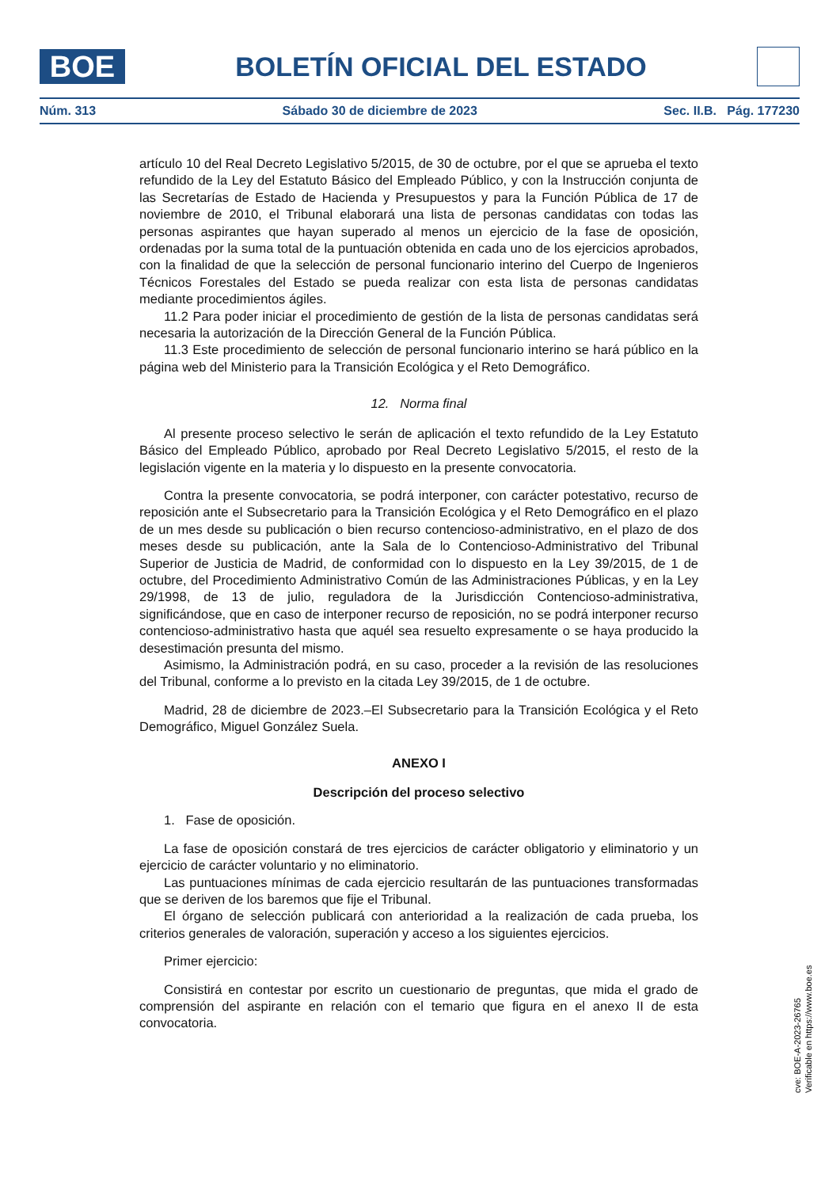BOE
BOLETÍN OFICIAL DEL ESTADO
Núm. 313 Sábado 30 de diciembre de 2023 Sec. II.B. Pág. 177230
artículo 10 del Real Decreto Legislativo 5/2015, de 30 de octubre, por el que se aprueba el texto refundido de la Ley del Estatuto Básico del Empleado Público, y con la Instrucción conjunta de las Secretarías de Estado de Hacienda y Presupuestos y para la Función Pública de 17 de noviembre de 2010, el Tribunal elaborará una lista de personas candidatas con todas las personas aspirantes que hayan superado al menos un ejercicio de la fase de oposición, ordenadas por la suma total de la puntuación obtenida en cada uno de los ejercicios aprobados, con la finalidad de que la selección de personal funcionario interino del Cuerpo de Ingenieros Técnicos Forestales del Estado se pueda realizar con esta lista de personas candidatas mediante procedimientos ágiles.
11.2 Para poder iniciar el procedimiento de gestión de la lista de personas candidatas será necesaria la autorización de la Dirección General de la Función Pública.
11.3 Este procedimiento de selección de personal funcionario interino se hará público en la página web del Ministerio para la Transición Ecológica y el Reto Demográfico.
12. Norma final
Al presente proceso selectivo le serán de aplicación el texto refundido de la Ley Estatuto Básico del Empleado Público, aprobado por Real Decreto Legislativo 5/2015, el resto de la legislación vigente en la materia y lo dispuesto en la presente convocatoria.
Contra la presente convocatoria, se podrá interponer, con carácter potestativo, recurso de reposición ante el Subsecretario para la Transición Ecológica y el Reto Demográfico en el plazo de un mes desde su publicación o bien recurso contencioso-administrativo, en el plazo de dos meses desde su publicación, ante la Sala de lo Contencioso-Administrativo del Tribunal Superior de Justicia de Madrid, de conformidad con lo dispuesto en la Ley 39/2015, de 1 de octubre, del Procedimiento Administrativo Común de las Administraciones Públicas, y en la Ley 29/1998, de 13 de julio, reguladora de la Jurisdicción Contencioso-administrativa, significándose, que en caso de interponer recurso de reposición, no se podrá interponer recurso contencioso-administrativo hasta que aquél sea resuelto expresamente o se haya producido la desestimación presunta del mismo.
Asimismo, la Administración podrá, en su caso, proceder a la revisión de las resoluciones del Tribunal, conforme a lo previsto en la citada Ley 39/2015, de 1 de octubre.
Madrid, 28 de diciembre de 2023.–El Subsecretario para la Transición Ecológica y el Reto Demográfico, Miguel González Suela.
ANEXO I
Descripción del proceso selectivo
1. Fase de oposición.
La fase de oposición constará de tres ejercicios de carácter obligatorio y eliminatorio y un ejercicio de carácter voluntario y no eliminatorio.
Las puntuaciones mínimas de cada ejercicio resultarán de las puntuaciones transformadas que se deriven de los baremos que fije el Tribunal.
El órgano de selección publicará con anterioridad a la realización de cada prueba, los criterios generales de valoración, superación y acceso a los siguientes ejercicios.
Primer ejercicio:
Consistirá en contestar por escrito un cuestionario de preguntas, que mida el grado de comprensión del aspirante en relación con el temario que figura en el anexo II de esta convocatoria.
cve: BOE-A-2023-26765
Verificable en https://www.boe.es